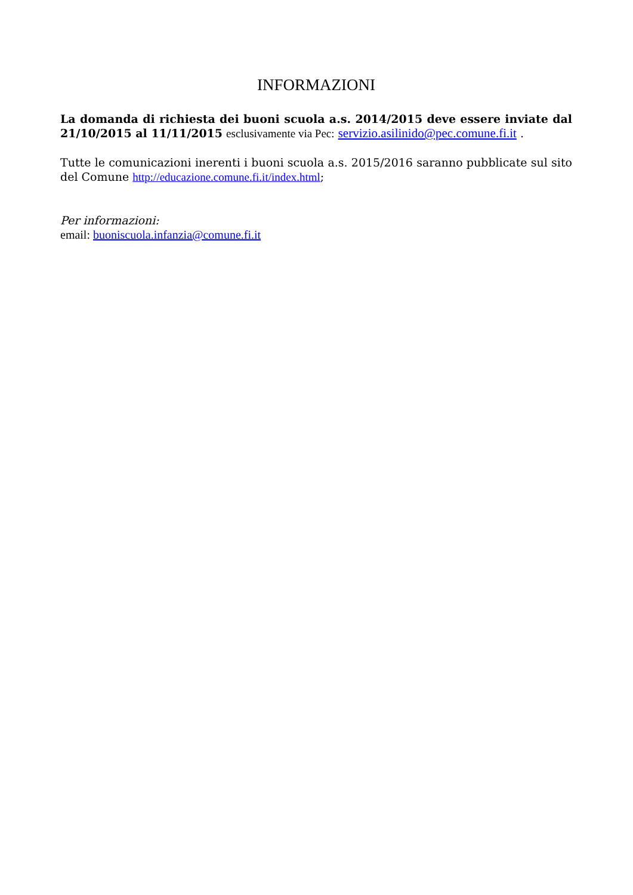INFORMAZIONI
La domanda di richiesta dei buoni scuola a.s. 2014/2015 deve essere inviate dal 21/10/2015 al 11/11/2015 esclusivamente via Pec: servizio.asilinido@pec.comune.fi.it .
Tutte le comunicazioni inerenti i buoni scuola a.s. 2015/2016 saranno pubblicate sul sito del Comune http://educazione.comune.fi.it/index.html;
Per informazioni:
email: buoniscuola.infanzia@comune.fi.it